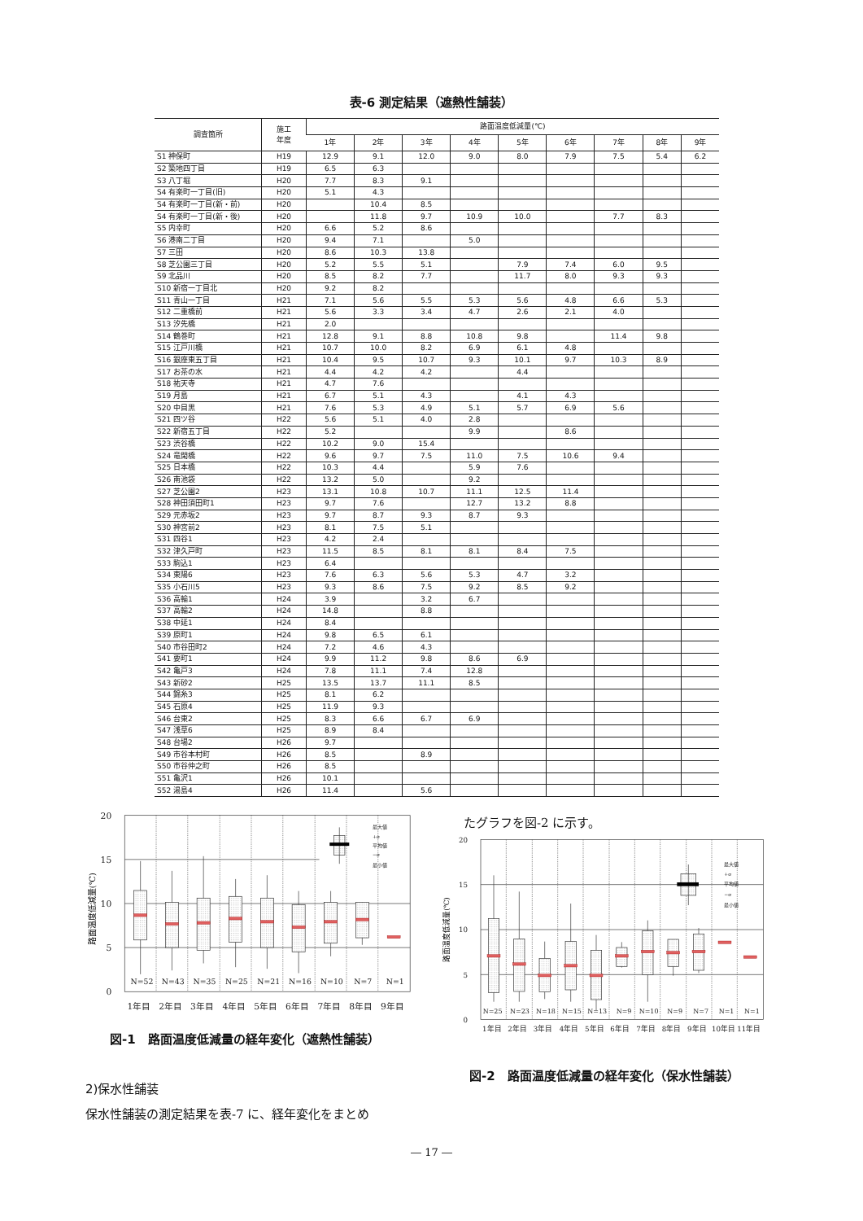表-6 測定結果（遮熱性舗装）
| 調査箇所 | 施工 年度 | 路面温度低減量(℃) | | | | | | | | |
| --- | --- | --- | --- | --- | --- | --- | --- | --- | --- | --- |
| | | 1年 | 2年 | 3年 | 4年 | 5年 | 6年 | 7年 | 8年 | 9年 |
| S1 神保町 | H19 | 12.9 | 9.1 | 12.0 | 9.0 | 8.0 | 7.9 | 7.5 | 5.4 | 6.2 |
| S2 築地四丁目 | H19 | 6.5 | 6.3 | | | | | | | |
| S3 八丁堀 | H20 | 7.7 | 8.3 | 9.1 | | | | | | |
| S4 有楽町一丁目(旧) | H20 | 5.1 | 4.3 | | | | | | | |
| S4 有楽町一丁目(新・前) | H20 | | 10.4 | 8.5 | | | | | | |
| S4 有楽町一丁目(新・後) | H20 | | 11.8 | 9.7 | 10.9 | 10.0 | | 7.7 | 8.3 | |
| S5 内幸町 | H20 | 6.6 | 5.2 | 8.6 | | | | | | |
| S6 港南二丁目 | H20 | 9.4 | 7.1 | | 5.0 | | | | | |
| S7 三田 | H20 | 8.6 | 10.3 | 13.8 | | | | | | |
| S8 芝公園三丁目 | H20 | 5.2 | 5.5 | 5.1 | | 7.9 | 7.4 | 6.0 | 9.5 | |
| S9 北品川 | H20 | 8.5 | 8.2 | 7.7 | | 11.7 | 8.0 | 9.3 | 9.3 | |
| S10 新宿一丁目北 | H20 | 9.2 | 8.2 | | | | | | | |
| S11 青山一丁目 | H21 | 7.1 | 5.6 | 5.5 | 5.3 | 5.6 | 4.8 | 6.6 | 5.3 | |
| S12 二重橋前 | H21 | 5.6 | 3.3 | 3.4 | 4.7 | 2.6 | 2.1 | 4.0 | | |
| S13 汐先橋 | H21 | 2.0 | | | | | | | | |
| S14 鶴巻町 | H21 | 12.8 | 9.1 | 8.8 | 10.8 | 9.8 | | 11.4 | 9.8 | |
| S15 江戸川橋 | H21 | 10.7 | 10.0 | 8.2 | 6.9 | 6.1 | 4.8 | | | |
| S16 銀座東五丁目 | H21 | 10.4 | 9.5 | 10.7 | 9.3 | 10.1 | 9.7 | 10.3 | 8.9 | |
| S17 お茶の水 | H21 | 4.4 | 4.2 | 4.2 | | 4.4 | | | | |
| S18 祐天寺 | H21 | 4.7 | 7.6 | | | | | | | |
| S19 月島 | H21 | 6.7 | 5.1 | 4.3 | | 4.1 | 4.3 | | | |
| S20 中目黒 | H21 | 7.6 | 5.3 | 4.9 | 5.1 | 5.7 | 6.9 | 5.6 | | |
| S21 四ツ谷 | H22 | 5.6 | 5.1 | 4.0 | 2.8 | | | | | |
| S22 新宿五丁目 | H22 | 5.2 | | | 9.9 | | 8.6 | | | |
| S23 渋谷橋 | H22 | 10.2 | 9.0 | 15.4 | | | | | | |
| S24 竜閑橋 | H22 | 9.6 | 9.7 | 7.5 | 11.0 | 7.5 | 10.6 | 9.4 | | |
| S25 日本橋 | H22 | 10.3 | 4.4 | | 5.9 | 7.6 | | | | |
| S26 南池袋 | H22 | 13.2 | 5.0 | | 9.2 | | | | | |
| S27 芝公園2 | H23 | 13.1 | 10.8 | 10.7 | 11.1 | 12.5 | 11.4 | | | |
| S28 神田須田町1 | H23 | 9.7 | 7.6 | | 12.7 | 13.2 | 8.8 | | | |
| S29 元赤坂2 | H23 | 9.7 | 8.7 | 9.3 | 8.7 | 9.3 | | | | |
| S30 神宮前2 | H23 | 8.1 | 7.5 | 5.1 | | | | | | |
| S31 四谷1 | H23 | 4.2 | 2.4 | | | | | | | |
| S32 津久戸町 | H23 | 11.5 | 8.5 | 8.1 | 8.1 | 8.4 | 7.5 | | | |
| S33 駒込1 | H23 | 6.4 | | | | | | | | |
| S34 東陽6 | H23 | 7.6 | 6.3 | 5.6 | 5.3 | 4.7 | 3.2 | | | |
| S35 小石川5 | H23 | 9.3 | 8.6 | 7.5 | 9.2 | 8.5 | 9.2 | | | |
| S36 高輪1 | H24 | 3.9 | | 3.2 | 6.7 | | | | | |
| S37 高輪2 | H24 | 14.8 | | 8.8 | | | | | | |
| S38 中延1 | H24 | 8.4 | | | | | | | | |
| S39 原町1 | H24 | 9.8 | 6.5 | 6.1 | | | | | | |
| S40 市谷田町2 | H24 | 7.2 | 4.6 | 4.3 | | | | | | |
| S41 要町1 | H24 | 9.9 | 11.2 | 9.8 | 8.6 | 6.9 | | | | |
| S42 亀戸3 | H24 | 7.8 | 11.1 | 7.4 | 12.8 | | | | | |
| S43 新砂2 | H25 | 13.5 | 13.7 | 11.1 | 8.5 | | | | | |
| S44 錦糸3 | H25 | 8.1 | 6.2 | | | | | | | |
| S45 石原4 | H25 | 11.9 | 9.3 | | | | | | | |
| S46 台東2 | H25 | 8.3 | 6.6 | 6.7 | 6.9 | | | | | |
| S47 浅草6 | H25 | 8.9 | 8.4 | | | | | | | |
| S48 台場2 | H26 | 9.7 | | | | | | | | |
| S49 市谷本村町 | H26 | 8.5 | | 8.9 | | | | | | |
| S50 市谷仲之町 | H26 | 8.5 | | | | | | | | |
| S51 亀沢1 | H26 | 10.1 | | | | | | | | |
| S52 湯島4 | H26 | 11.4 | | 5.6 | | | | | | |
最大値
+σ
平均値
−σ
最小値
N=52
N=43
N=35
N=25
N=21
N=16
N=10
N=7
N=1
20
15
10
5
0
路面温度低減量(℃)
1年目
2年目
3年目
4年目
5年目
6年目
7年目
8年目
9年目
図-1　路面温度低減量の経年変化（遮熱性舗装）
2)保水性舗装
保水性舗装の測定結果を表-7 に、経年変化をまとめ
たグラフを図-2 に示す。
最大値
+σ
平均値
−σ
最小値
N=25
N=23
N=18
N=15
N=13
N=9
N=10
N=9
N=7
N=1
N=1
20
15
10
5
0
路面温度低減量(℃)
1年目
2年目
3年目
4年目
5年目
6年目
7年目
8年目
9年目
10年目
11年目
図-2　路面温度低減量の経年変化（保水性舗装）
― 17 ―